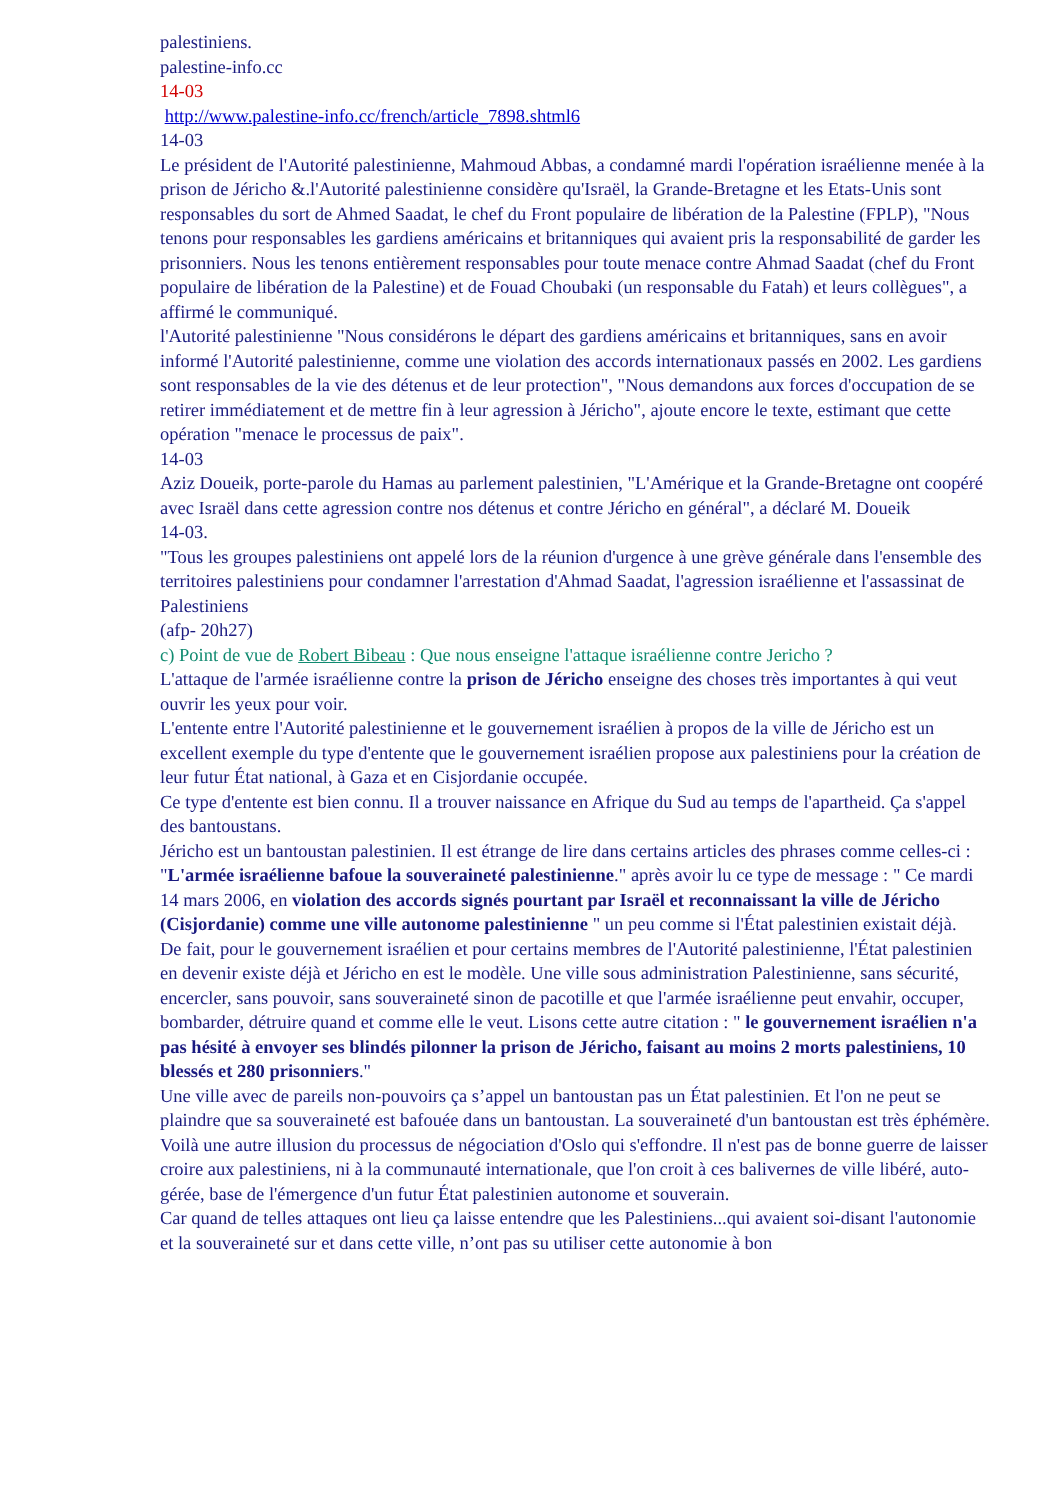palestiniens.
palestine-info.cc
14-03
http://www.palestine-info.cc/french/article_7898.shtml6
14-03
Le président de l'Autorité palestinienne, Mahmoud Abbas, a condamné mardi l'opération israélienne menée à la prison de Jéricho &.l'Autorité palestinienne considère qu'Israël, la Grande-Bretagne et les Etats-Unis sont responsables du sort de Ahmed Saadat, le chef du Front populaire de libération de la Palestine (FPLP), "Nous tenons pour responsables les gardiens américains et britanniques qui avaient pris la responsabilité de garder les prisonniers. Nous les tenons entièrement responsables pour toute menace contre Ahmad Saadat (chef du Front populaire de libération de la Palestine) et de Fouad Choubaki (un responsable du Fatah) et leurs collègues", a affirmé le communiqué.
l'Autorité palestinienne "Nous considérons le départ des gardiens américains et britanniques, sans en avoir informé l'Autorité palestinienne, comme une violation des accords internationaux passés en 2002. Les gardiens sont responsables de la vie des détenus et de leur protection", "Nous demandons aux forces d'occupation de se retirer immédiatement et de mettre fin à leur agression à Jéricho", ajoute encore le texte, estimant que cette opération "menace le processus de paix".
14-03
Aziz Doueik, porte-parole du Hamas au parlement palestinien, "L'Amérique et la Grande-Bretagne ont coopéré avec Israël dans cette agression contre nos détenus et contre Jéricho en général", a déclaré M. Doueik
14-03.
"Tous les groupes palestiniens ont appelé lors de la réunion d'urgence à une grève générale dans l'ensemble des territoires palestiniens pour condamner l'arrestation d'Ahmad Saadat, l'agression israélienne et l'assassinat de Palestiniens
(afp- 20h27)
c) Point de vue de Robert Bibeau : Que nous enseigne l'attaque israélienne contre Jericho ?
L'attaque de l'armée israélienne contre la prison de Jéricho enseigne des choses très importantes à qui veut ouvrir les yeux pour voir.
L'entente entre l'Autorité palestinienne et le gouvernement israélien à propos de la ville de Jéricho est un excellent exemple du type d'entente que le gouvernement israélien propose aux palestiniens pour la création de leur futur État national, à Gaza et en Cisjordanie occupée.
Ce type d'entente est bien connu. Il a trouver naissance en Afrique du Sud au temps de l'apartheid. Ça s'appel des bantoustans.
Jéricho est un bantoustan palestinien. Il est étrange de lire dans certains articles des phrases comme celles-ci : "L'armée israélienne bafoue la souveraineté palestinienne." après avoir lu ce type de message : " Ce mardi 14 mars 2006, en violation des accords signés pourtant par Israël et reconnaissant la ville de Jéricho (Cisjordanie) comme une ville autonome palestinienne " un peu comme si l'État palestinien existait déjà.
De fait, pour le gouvernement israélien et pour certains membres de l'Autorité palestinienne, l'État palestinien en devenir existe déjà et Jéricho en est le modèle. Une ville sous administration Palestinienne, sans sécurité, encercler, sans pouvoir, sans souveraineté sinon de pacotille et que l'armée israélienne peut envahir, occuper, bombarder, détruire quand et comme elle le veut. Lisons cette autre citation : " le gouvernement israélien n'a pas hésité à envoyer ses blindés pilonner la prison de Jéricho, faisant au moins 2 morts palestiniens, 10 blessés et 280 prisonniers."
Une ville avec de pareils non-pouvoirs ça s’appel un bantoustan pas un État palestinien. Et l'on ne peut se plaindre que sa souveraineté est bafouée dans un bantoustan. La souveraineté d'un bantoustan est très éphémère.
Voilà une autre illusion du processus de négociation d'Oslo qui s'effondre. Il n'est pas de bonne guerre de laisser croire aux palestiniens, ni à la communauté internationale, que l'on croit à ces balivernes de ville libéré, auto-gérée, base de l'émergence d'un futur État palestinien autonome et souverain.
Car quand de telles attaques ont lieu ça laisse entendre que les Palestiniens...qui avaient soi-disant l'autonomie et la souveraineté sur et dans cette ville, n’ont pas su utiliser cette autonomie à bon